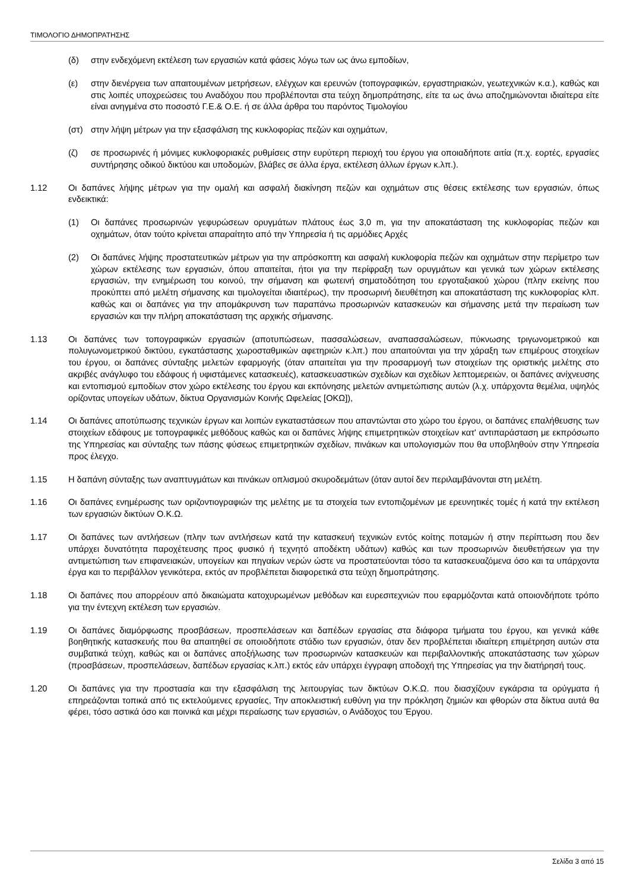ΤΙΜΟΛΟΓΙΟ ΔΗΜΟΠΡΑΤΗΣΗΣ
(δ) στην ενδεχόμενη εκτέλεση των εργασιών κατά φάσεις λόγω των ως άνω εμποδίων,
(ε) στην διενέργεια των απαιτουμένων μετρήσεων, ελέγχων και ερευνών (τοπογραφικών, εργαστηριακών, γεωτεχνικών κ.α.), καθώς και στις λοιπές υποχρεώσεις του Αναδόχου που προβλέπονται στα τεύχη δημοπράτησης, είτε τα ως άνω αποζημιώνονται ιδιαίτερα είτε είναι ανηγμένα στο ποσοστό Γ.Ε.& Ο.Ε. ή σε άλλα άρθρα του παρόντος Τιμολογίου
(στ) στην λήψη μέτρων για την εξασφάλιση της κυκλοφορίας πεζών και οχημάτων,
(ζ) σε προσωρινές ή μόνιμες κυκλοφοριακές ρυθμίσεις στην ευρύτερη περιοχή του έργου για οποιαδήποτε αιτία (π.χ. εορτές, εργασίες συντήρησης οδικού δικτύου και υποδομών, βλάβες σε άλλα έργα, εκτέλεση άλλων έργων κ.λπ.).
1.12 Οι δαπάνες λήψης μέτρων για την ομαλή και ασφαλή διακίνηση πεζών και οχημάτων στις θέσεις εκτέλεσης των εργασιών, όπως ενδεικτικά:
(1) Οι δαπάνες προσωρινών γεφυρώσεων ορυγμάτων πλάτους έως 3,0 m, για την αποκατάσταση της κυκλοφορίας πεζών και οχημάτων, όταν τούτο κρίνεται απαραίτητο από την Υπηρεσία ή τις αρμόδιες Αρχές
(2) Οι δαπάνες λήψης προστατευτικών μέτρων για την απρόσκοπτη και ασφαλή κυκλοφορία πεζών και οχημάτων στην περίμετρο των χώρων εκτέλεσης των εργασιών, όπου απαιτείται, ήτοι για την περίφραξη των ορυγμάτων και γενικά των χώρων εκτέλεσης εργασιών, την ενημέρωση του κοινού, την σήμανση και φωτεινή σηματοδότηση του εργοταξιακού χώρου (πλην εκείνης που προκύπτει από μελέτη σήμανσης και τιμολογείται ιδιαιτέρως), την προσωρινή διευθέτηση και αποκατάσταση της κυκλοφορίας κλπ. καθώς και οι δαπάνες για την απομάκρυνση των παραπάνω προσωρινών κατασκευών και σήμανσης μετά την περαίωση των εργασιών και την πλήρη αποκατάσταση της αρχικής σήμανσης.
1.13 Οι δαπάνες των τοπογραφικών εργασιών (αποτυπώσεων, πασσαλώσεων, αναπασσαλώσεων, πύκνωσης τριγωνομετρικού και πολυγωνομετρικού δικτύου, εγκατάστασης χωροσταθμικών αφετηριών κ.λπ.) που απαιτούνται για την χάραξη των επιμέρους στοιχείων του έργου, οι δαπάνες σύνταξης μελετών εφαρμογής (όταν απαιτείται για την προσαρμογή των στοιχείων της οριστικής μελέτης στο ακριβές ανάγλυφο του εδάφους ή υφιστάμενες κατασκευές), κατασκευαστικών σχεδίων και σχεδίων λεπτομερειών, οι δαπάνες ανίχνευσης και εντοπισμού εμποδίων στον χώρο εκτέλεσης του έργου και εκπόνησης μελετών αντιμετώπισης αυτών (λ.χ. υπάρχοντα θεμέλια, υψηλός ορίζοντας υπογείων υδάτων, δίκτυα Οργανισμών Κοινής Ωφελείας [ΟΚΩ]),
1.14 Οι δαπάνες αποτύπωσης τεχνικών έργων και λοιπών εγκαταστάσεων που απαντώνται στο χώρο του έργου, οι δαπάνες επαλήθευσης των στοιχείων εδάφους με τοπογραφικές μεθόδους καθώς και οι δαπάνες λήψης επιμετρητικών στοιχείων κατ' αντιπαράσταση με εκπρόσωπο της Υπηρεσίας και σύνταξης των πάσης φύσεως επιμετρητικών σχεδίων, πινάκων και υπολογισμών που θα υποβληθούν στην Υπηρεσία προς έλεγχο.
1.15 Η δαπάνη σύνταξης των αναπτυγμάτων και πινάκων οπλισμού σκυροδεμάτων (όταν αυτοί δεν περιλαμβάνονται στη μελέτη.
1.16 Οι δαπάνες ενημέρωσης των οριζοντιογραφιών της μελέτης με τα στοιχεία των εντοπιζομένων με ερευνητικές τομές ή κατά την εκτέλεση των εργασιών δικτύων Ο.Κ.Ω.
1.17 Οι δαπάνες των αντλήσεων (πλην των αντλήσεων κατά την κατασκευή τεχνικών εντός κοίτης ποταμών ή στην περίπτωση που δεν υπάρχει δυνατότητα παροχέτευσης προς φυσικό ή τεχνητό αποδέκτη υδάτων) καθώς και των προσωρινών διευθετήσεων για την αντιμετώπιση των επιφανειακών, υπογείων και πηγαίων νερών ώστε να προστατεύονται τόσο τα κατασκευαζόμενα όσο και τα υπάρχοντα έργα και το περιβάλλον γενικότερα, εκτός αν προβλέπεται διαφορετικά στα τεύχη δημοπράτησης.
1.18 Οι δαπάνες που απορρέουν από δικαιώματα κατοχυρωμένων μεθόδων και ευρεσιτεχνιών που εφαρμόζονται κατά οποιονδήποτε τρόπο για την έντεχνη εκτέλεση των εργασιών.
1.19 Οι δαπάνες διαμόρφωσης προσβάσεων, προσπελάσεων και δαπέδων εργασίας στα διάφορα τμήματα του έργου, και γενικά κάθε βοηθητικής κατασκευής που θα απαιτηθεί σε οποιοδήποτε στάδιο των εργασιών, όταν δεν προβλέπεται ιδιαίτερη επιμέτρηση αυτών στα συμβατικά τεύχη, καθώς και οι δαπάνες αποξήλωσης των προσωρινών κατασκευών και περιβαλλοντικής αποκατάστασης των χώρων (προσβάσεων, προσπελάσεων, δαπέδων εργασίας κ.λπ.) εκτός εάν υπάρχει έγγραφη αποδοχή της Υπηρεσίας για την διατήρησή τους.
1.20 Οι δαπάνες για την προστασία και την εξασφάλιση της λειτουργίας των δικτύων Ο.Κ.Ω. που διασχίζουν εγκάρσια τα ορύγματα ή επηρεάζονται τοπικά από τις εκτελούμενες εργασίες, Την αποκλειστική ευθύνη για την πρόκληση ζημιών και φθορών στα δίκτυα αυτά θα φέρει, τόσο αστικά όσο και ποινικά και μέχρι περαίωσης των εργασιών, ο Ανάδοχος του Έργου.
Σελίδα 3 από 15